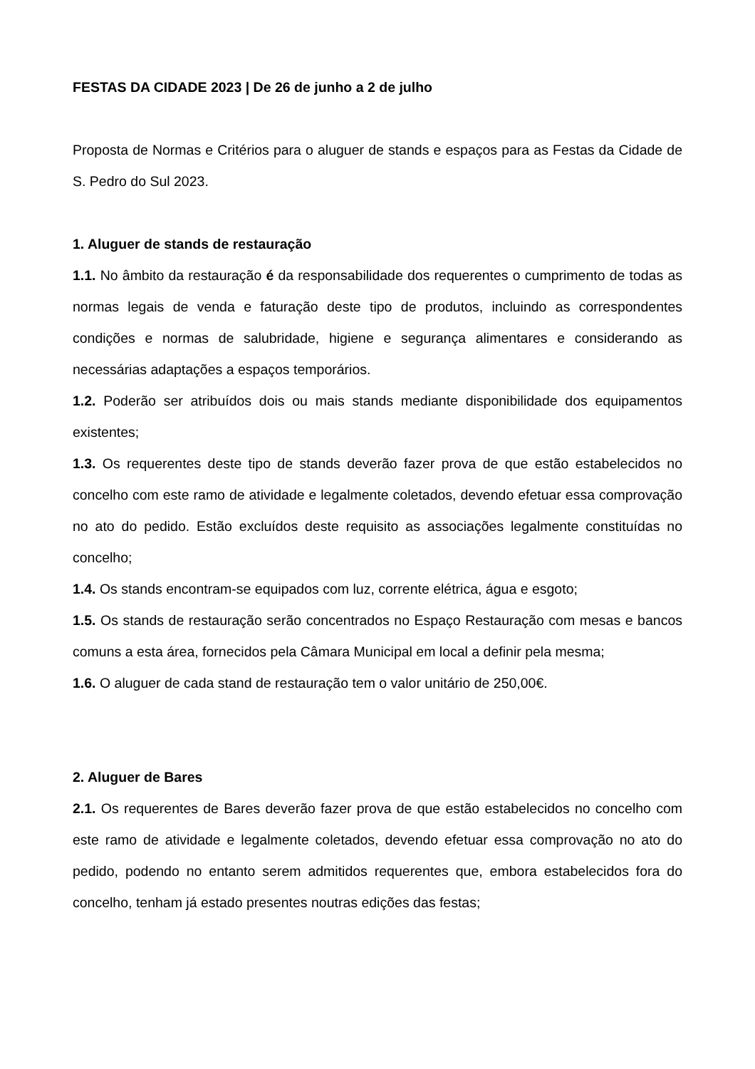FESTAS DA CIDADE 2023 | De 26 de junho a 2 de julho
Proposta de Normas e Critérios para o aluguer de stands e espaços para as Festas da Cidade de S. Pedro do Sul 2023.
1. Aluguer de stands de restauração
1.1. No âmbito da restauração é da responsabilidade dos requerentes o cumprimento de todas as normas legais de venda e faturação deste tipo de produtos, incluindo as correspondentes condições e normas de salubridade, higiene e segurança alimentares e considerando as necessárias adaptações a espaços temporários.
1.2. Poderão ser atribuídos dois ou mais stands mediante disponibilidade dos equipamentos existentes;
1.3. Os requerentes deste tipo de stands deverão fazer prova de que estão estabelecidos no concelho com este ramo de atividade e legalmente coletados, devendo efetuar essa comprovação no ato do pedido. Estão excluídos deste requisito as associações legalmente constituídas no concelho;
1.4. Os stands encontram-se equipados com luz, corrente elétrica, água e esgoto;
1.5. Os stands de restauração serão concentrados no Espaço Restauração com mesas e bancos comuns a esta área, fornecidos pela Câmara Municipal em local a definir pela mesma;
1.6. O aluguer de cada stand de restauração tem o valor unitário de 250,00€.
2. Aluguer de Bares
2.1. Os requerentes de Bares deverão fazer prova de que estão estabelecidos no concelho com este ramo de atividade e legalmente coletados, devendo efetuar essa comprovação no ato do pedido, podendo no entanto serem admitidos requerentes que, embora estabelecidos fora do concelho, tenham já estado presentes noutras edições das festas;